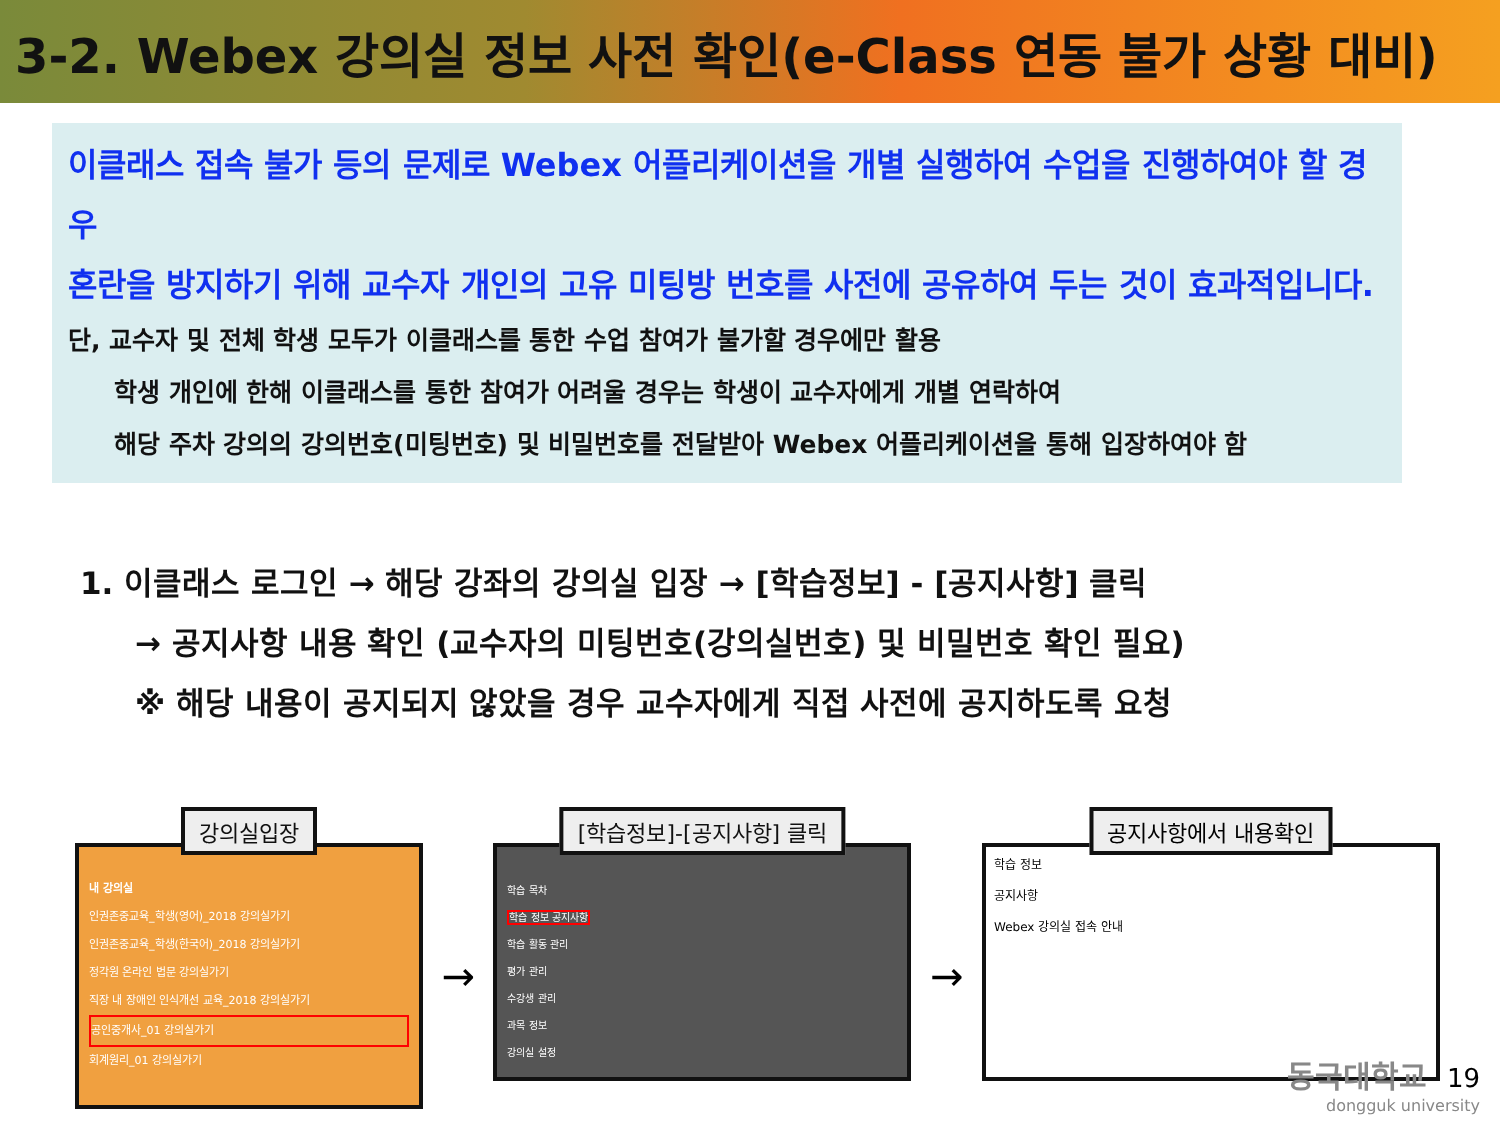3-2. Webex 강의실 정보 사전 확인(e-Class 연동 불가 상황 대비)
이클래스 접속 불가 등의 문제로 Webex 어플리케이션을 개별 실행하여 수업을 진행하여야 할 경우
혼란을 방지하기 위해 교수자 개인의 고유 미팅방 번호를 사전에 공유하여 두는 것이 효과적입니다.
단, 교수자 및 전체 학생 모두가 이클래스를 통한 수업 참여가 불가할 경우에만 활용
학생 개인에 한해 이클래스를 통한 참여가 어려울 경우는 학생이 교수자에게 개별 연락하여
해당 주차 강의의 강의번호(미팅번호) 및 비밀번호를 전달받아 Webex 어플리케이션을 통해 입장하여야 함
1. 이클래스 로그인 → 해당 강좌의 강의실 입장 → [학습정보] - [공지사항] 클릭
→ 공지사항 내용 확인 (교수자의 미팅번호(강의실번호) 및 비밀번호 확인 필요)
※ 해당 내용이 공지되지 않았을 경우 교수자에게 직접 사전에 공지하도록 요청
강의실입장
내 강의실
인권존중교육_학생(영어)_2018 강의실가기
인권존중교육_학생(한국어)_2018 강의실가기
정각원 온라인 법문 강의실가기
직장 내 장애인 인식개선 교육_2018 강의실가기
공인중개사_01 강의실가기
회계원리_01 강의실가기
→
[학습정보]-[공지사항] 클릭
학습 목차
학습 정보 공지사항
학습 활동 관리
평가 관리
수강생 관리
과목 정보
강의실 설정
→
공지사항에서 내용확인
학습 정보
공지사항
Webex 강의실 접속 안내
동국대학교 19
dongguk university